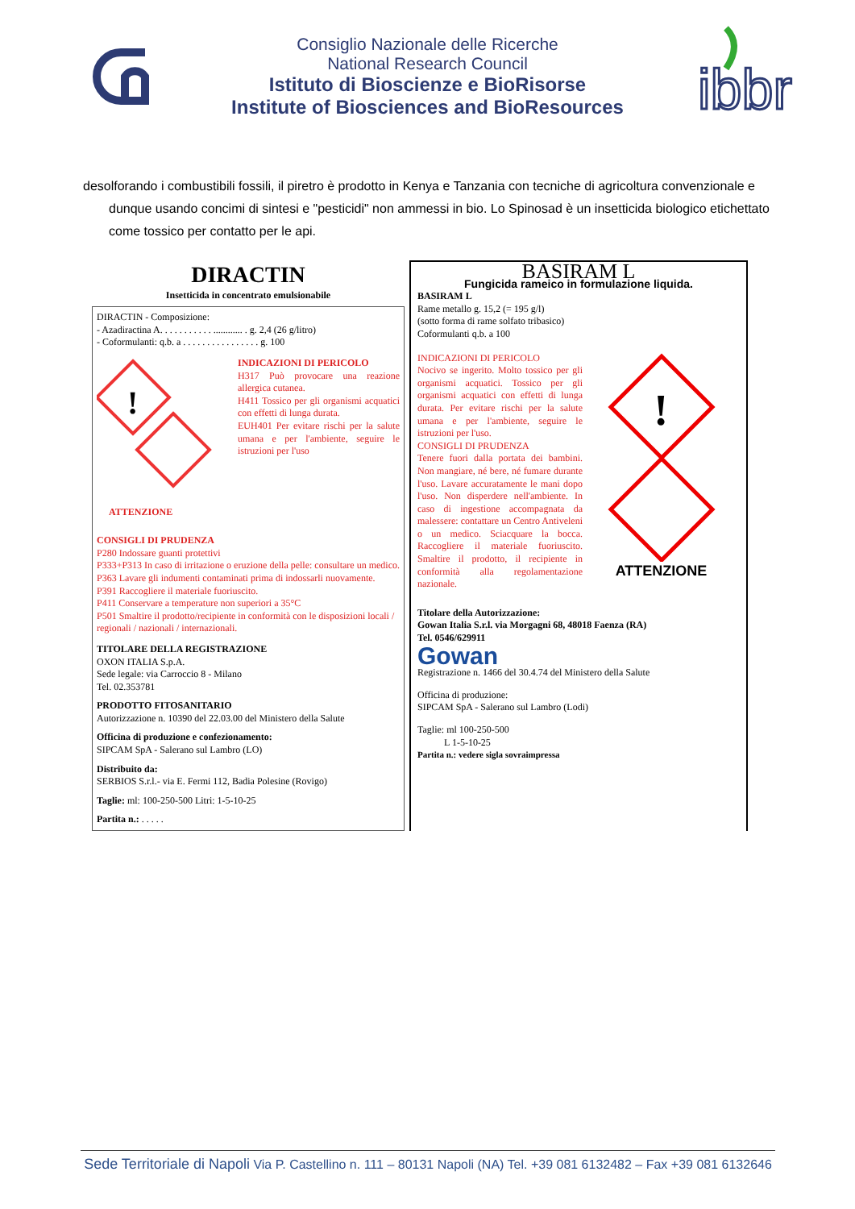Consiglio Nazionale delle Ricerche
National Research Council
Istituto di Bioscienze e BioRisorse
Institute of Biosciences and BioResources
ibbr
desolforando i combustibili fossili, il piretro è prodotto in Kenya e Tanzania con tecniche di agricoltura convenzionale e dunque usando concimi di sintesi e "pesticidi" non ammessi in bio. Lo Spinosad è un insetticida biologico etichettato come tossico per contatto per le api.
DIRACTIN
Insetticida in concentrato emulsionabile
DIRACTIN - Composizione:
- Azadiractina A. . . . . . . . . . . ............ . g. 2,4 (26 g/litro)
- Coformulanti: q.b. a . . . . . . . . . . . . . . . . g. 100
!
INDICAZIONI DI PERICOLO
H317 Può provocare una reazione allergica cutanea.
H411 Tossico per gli organismi acquatici con effetti di lunga durata.
EUH401 Per evitare rischi per la salute umana e per l'ambiente, seguire le istruzioni per l'uso
ATTENZIONE
CONSIGLI DI PRUDENZA
P280 Indossare guanti protettivi
P333+P313 In caso di irritazione o eruzione della pelle: consultare un medico.
P363 Lavare gli indumenti contaminati prima di indossarli nuovamente.
P391 Raccogliere il materiale fuoriuscito.
P411 Conservare a temperature non superiori a 35°C
P501 Smaltire il prodotto/recipiente in conformità con le disposizioni locali / regionali / nazionali / internazionali.
TITOLARE DELLA REGISTRAZIONE
OXON ITALIA S.p.A.
Sede legale: via Carroccio 8 - Milano
Tel. 02.353781
PRODOTTO FITOSANITARIO
Autorizzazione n. 10390 del 22.03.00 del Ministero della Salute
Officina di produzione e confezionamento:
SIPCAM SpA - Salerano sul Lambro (LO)
Distribuito da:
SERBIOS S.r.l.- via E. Fermi 112, Badia Polesine (Rovigo)
Taglie: ml: 100-250-500 Litri: 1-5-10-25
Partita n.: . . . . .
BASIRAM L
Fungicida rameico in formulazione liquida.
BASIRAM L
Rame metallo g. 15,2 (= 195 g/l)
(sotto forma di rame solfato tribasico)
Coformulanti q.b. a 100
INDICAZIONI DI PERICOLO
Nocivo se ingerito. Molto tossico per gli organismi acquatici. Tossico per gli organismi acquatici con effetti di lunga durata. Per evitare rischi per la salute umana e per l'ambiente, seguire le istruzioni per l'uso.
CONSIGLI DI PRUDENZA
Tenere fuori dalla portata dei bambini. Non mangiare, né bere, né fumare durante l'uso. Lavare accuratamente le mani dopo l'uso. Non disperdere nell'ambiente. In caso di ingestione accompagnata da malessere: contattare un Centro Antiveleni o un medico. Sciacquare la bocca. Raccogliere il materiale fuoriuscito. Smaltire il prodotto, il recipiente in conformità alla regolamentazione nazionale.
!
ATTENZIONE
Titolare della Autorizzazione:
Gowan Italia S.r.l. via Morgagni 68, 48018 Faenza (RA)
Tel. 0546/629911
Gowan
Registrazione n. 1466 del 30.4.74 del Ministero della Salute
Officina di produzione:
SIPCAM SpA - Salerano sul Lambro (Lodi)
Taglie: ml 100-250-500
L 1-5-10-25
Partita n.: vedere sigla sovraimpressa
Sede Territoriale di Napoli Via P. Castellino n. 111 – 80131 Napoli (NA) Tel. +39 081 6132482 – Fax +39 081 6132646